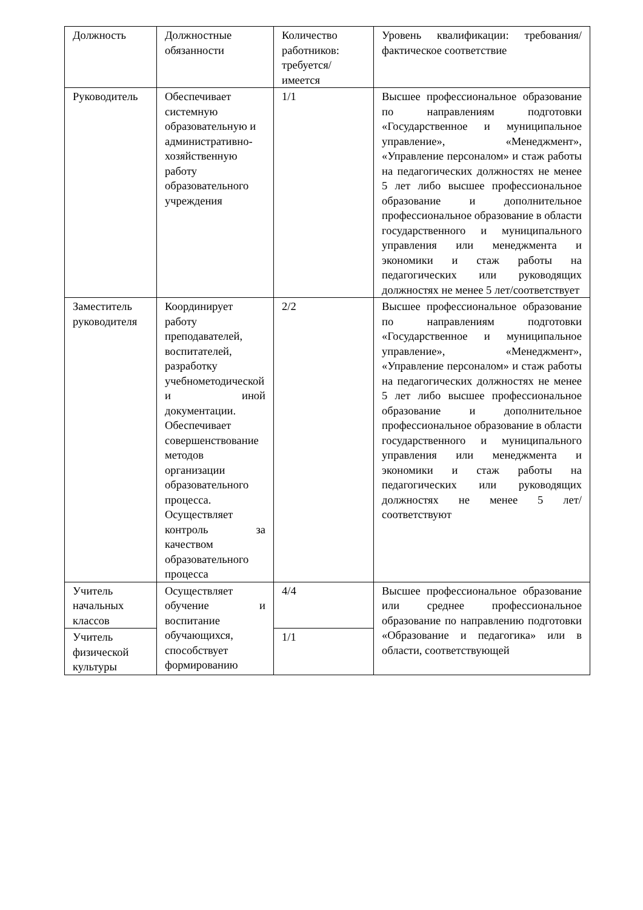| Должность | Должностные обязанности | Количество работников: требуется/имеется | Уровень квалификации: требования/фактическое соответствие |
| Руководитель | Обеспечивает системную образовательную и административно-хозяйственную работу образовательного учреждения | 1/1 | Высшее профессиональное образование по направлениям подготовки «Государственное и муниципальное управление», «Менеджмент», «Управление персоналом» и стаж работы на педагогических должностях не менее 5 лет либо высшее профессиональное образование и дополнительное профессиональное образование в области государственного и муниципального управления или менеджмента и экономики и стаж работы на педагогических или руководящих должностях не менее 5 лет/соответствует |
| Заместитель руководителя | Координирует работу преподавателей, воспитателей, разработку учебнометодической и иной документации. Обеспечивает совершенствование методов организации образовательного процесса. Осуществляет контроль за качеством образовательного процесса | 2/2 | Высшее профессиональное образование по направлениям подготовки «Государственное и муниципальное управление», «Менеджмент», «Управление персоналом» и стаж работы на педагогических должностях не менее 5 лет либо высшее профессиональное образование и дополнительное профессиональное образование в области государственного и муниципального управления или менеджмента и экономики и стаж работы на педагогических или руководящих должностях не менее 5 лет/соответствуют |
| Учитель начальных классов | Осуществляет обучение и воспитание обучающихся, способствует формированию | 4/4 | Высшее профессиональное образование или среднее профессиональное образование по направлению подготовки «Образование и педагогика» или в области, соответствующей |
| Учитель физической культуры | | 1/1 | |